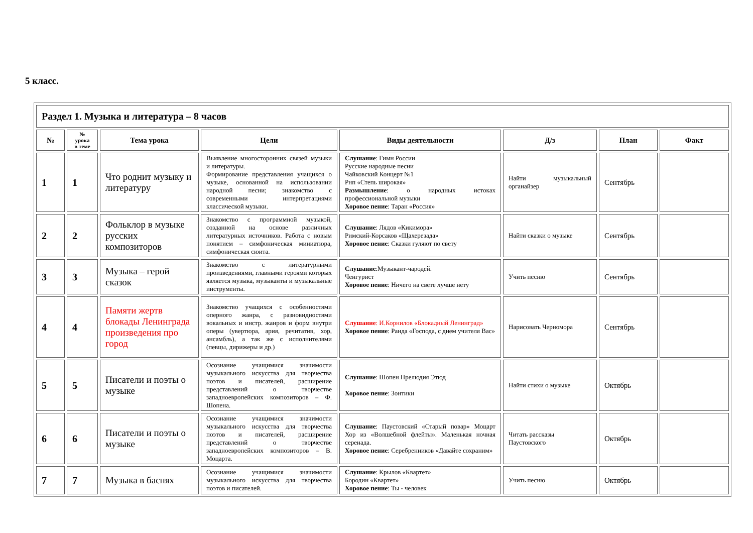5 класс.
| Раздел 1. Музыка и литература – 8 часов | | | | | | | |
| --- | --- | --- | --- | --- | --- | --- | --- |
| № | № урока в теме | Тема урока | Цели | Виды деятельности | Д/з | План | Факт |
| 1 | 1 | Что роднит музыку и литературу | Выявление многосторонних связей музыки и литературы. Формирование представления учащихся о музыке, основанной на использовании народной песни; знакомство с современными интерпретациями классической музыки. | Слушание : Гимн России Русские народные песни Чайковский Концерт №1 Рнп «Степь широкая» Размышление : о народных истоках профессиональной музыки Хоровое пение : Таран «Россия» | Найти музыкальный органайзер | Сентябрь | |
| 2 | 2 | Фольклор в музыке русских композиторов | Знакомство с программной музыкой, созданной на основе различных литературных источников. Работа с новым понятием – симфоническая миниатюра, симфоническая сюита. | Слушание : Лядов «Кикимора» Римский-Корсаков «Щахерезада» Хоровое пение : Сказки гуляют по свету | Найти сказки о музыке | Сентябрь | |
| 3 | 3 | Музыка – герой сказок | Знакомство с литературными произведениями, главными героями которых является музыка, музыканты и музыкальные инструменты. | Слушание :Музыкант-чародей. Ченгурист Хоровое пение : Ничего на свете лучше нету | Учить песню | Сентябрь | |
| 4 | 4 | Памяти жертв блокады Ленинграда произведения про город | Знакомство учащихся с особенностями оперного жанра, с разновидностями вокальных и инстр. жанров и форм внутри оперы (увертюра, ария, речитатив, хор, ансамбль), а так же с исполнителями (певцы, дирижеры и др.) | Слушание : И.Корнилов «Блокадный Ленинград» Хоровое пение : Ранда «Господа, с днем учителя Вас» | Нарисовать Черномора | Сентябрь | |
| 5 | 5 | Писатели и поэты о музыке | Осознание учащимися значимости музыкального искусства для творчества поэтов и писателей, расширение представлений о творчестве западноевропейских композиторов – Ф. Шопена. | Слушание : Шопен Прелюдия Этюд Хоровое пение : Зонтики | Найти стихи о музыке | Октябрь | |
| 6 | 6 | Писатели и поэты о музыке | Осознание учащимися значимости музыкального искусства для творчества поэтов и писателей, расширение представлений о творчестве западноевропейских композиторов – В. Моцарта. | Слушание : Паустовский «Старый повар» Моцарт Хор из «Волшебной флейты». Маленькая ночная серенада. Хоровое пение : Серебренников «Давайте сохраним» | Читать рассказы Паустовского | Октябрь | |
| 7 | 7 | Музыка в баснях | Осознание учащимися значимости музыкального искусства для творчества поэтов и писателей. | Слушание : Крылов «Квартет» Бородин «Квартет» Хоровое пение : Ты - человек | Учить песню | Октябрь | |